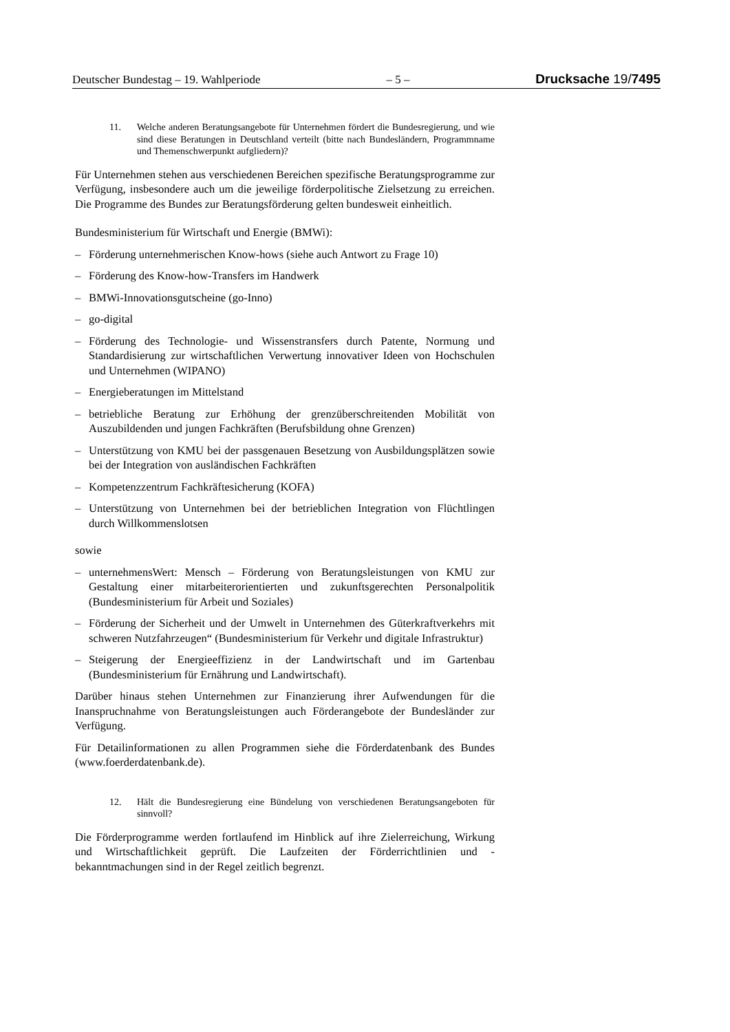Deutscher Bundestag – 19. Wahlperiode – 5 – Drucksache 19/7495
11. Welche anderen Beratungsangebote für Unternehmen fördert die Bundesregierung, und wie sind diese Beratungen in Deutschland verteilt (bitte nach Bundesländern, Programmname und Themenschwerpunkt aufgliedern)?
Für Unternehmen stehen aus verschiedenen Bereichen spezifische Beratungsprogramme zur Verfügung, insbesondere auch um die jeweilige förderpolitische Zielsetzung zu erreichen. Die Programme des Bundes zur Beratungsförderung gelten bundesweit einheitlich.
Bundesministerium für Wirtschaft und Energie (BMWi):
– Förderung unternehmerischen Know-hows (siehe auch Antwort zu Frage 10)
– Förderung des Know-how-Transfers im Handwerk
– BMWi-Innovationsgutscheine (go-Inno)
– go-digital
– Förderung des Technologie- und Wissenstransfers durch Patente, Normung und Standardisierung zur wirtschaftlichen Verwertung innovativer Ideen von Hochschulen und Unternehmen (WIPANO)
– Energieberatungen im Mittelstand
– betriebliche Beratung zur Erhöhung der grenzüberschreitenden Mobilität von Auszubildenden und jungen Fachkräften (Berufsbildung ohne Grenzen)
– Unterstützung von KMU bei der passgenauen Besetzung von Ausbildungsplätzen sowie bei der Integration von ausländischen Fachkräften
– Kompetenzzentrum Fachkräftesicherung (KOFA)
– Unterstützung von Unternehmen bei der betrieblichen Integration von Flüchtlingen durch Willkommenslotsen
sowie
– unternehmensWert: Mensch – Förderung von Beratungsleistungen von KMU zur Gestaltung einer mitarbeiterorientierten und zukunftsgerechten Personalpolitik (Bundesministerium für Arbeit und Soziales)
– Förderung der Sicherheit und der Umwelt in Unternehmen des Güterkraftverkehrs mit schweren Nutzfahrzeugen“ (Bundesministerium für Verkehr und digitale Infrastruktur)
– Steigerung der Energieeffizienz in der Landwirtschaft und im Gartenbau (Bundesministerium für Ernährung und Landwirtschaft).
Darüber hinaus stehen Unternehmen zur Finanzierung ihrer Aufwendungen für die Inanspruchnahme von Beratungsleistungen auch Förderangebote der Bundesländer zur Verfügung.
Für Detailinformationen zu allen Programmen siehe die Förderdatenbank des Bundes (www.foerderdatenbank.de).
12. Hält die Bundesregierung eine Bündelung von verschiedenen Beratungsangeboten für sinnvoll?
Die Förderprogramme werden fortlaufend im Hinblick auf ihre Zielerreichung, Wirkung und Wirtschaftlichkeit geprüft. Die Laufzeiten der Förderrichtlinien und -bekanntmachungen sind in der Regel zeitlich begrenzt.